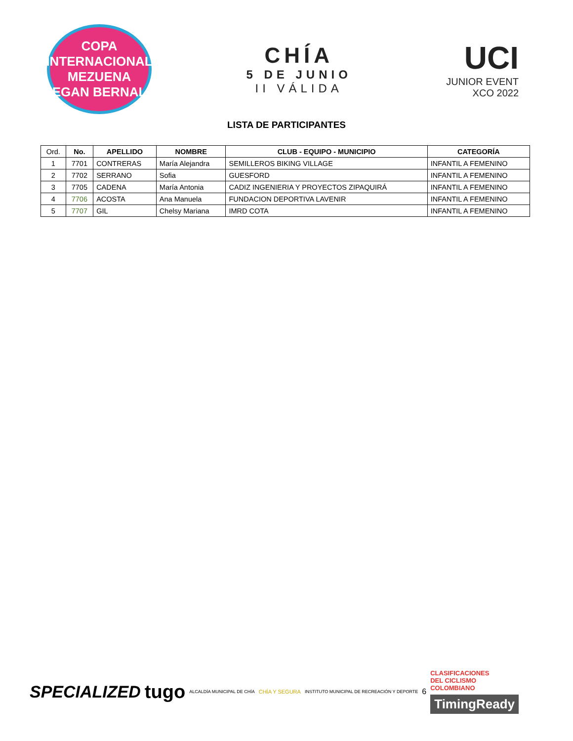COPA INTERNACIONAL
MEZUENA
EGAN BERNAL
CHÍA
5 DE JUNIO
II VÁLIDA
UCI
JUNIOR EVENT
XCO 2022
LISTA DE PARTICIPANTES
| Ord. | No. | APELLIDO | NOMBRE | CLUB - EQUIPO - MUNICIPIO | CATEGORÍA |
| --- | --- | --- | --- | --- | --- |
| 1 | 7701 | CONTRERAS | María Alejandra | SEMILLEROS BIKING VILLAGE | INFANTIL A FEMENINO |
| 2 | 7702 | SERRANO | Sofia | GUESFORD | INFANTIL A FEMENINO |
| 3 | 7705 | CADENA | María Antonia | CADIZ INGENIERIA Y PROYECTOS ZIPAQUIRÁ | INFANTIL A FEMENINO |
| 4 | 7706 | ACOSTA | Ana Manuela | FUNDACION DEPORTIVA LAVENIR | INFANTIL A FEMENINO |
| 5 | 7707 | GIL | Chelsy Mariana | IMRD COTA | INFANTIL A FEMENINO |
SPECIALIZED tugo
ALCALDÍA MUNICIPAL DE CHÍA
CHÍA Y SEGURA
INSTITUTO MUNICIPAL DE RECREACIÓN Y DEPORTE
6
CLASIFICACIONES
DEL CICLISMO
COLOMBIANO
TimingReady